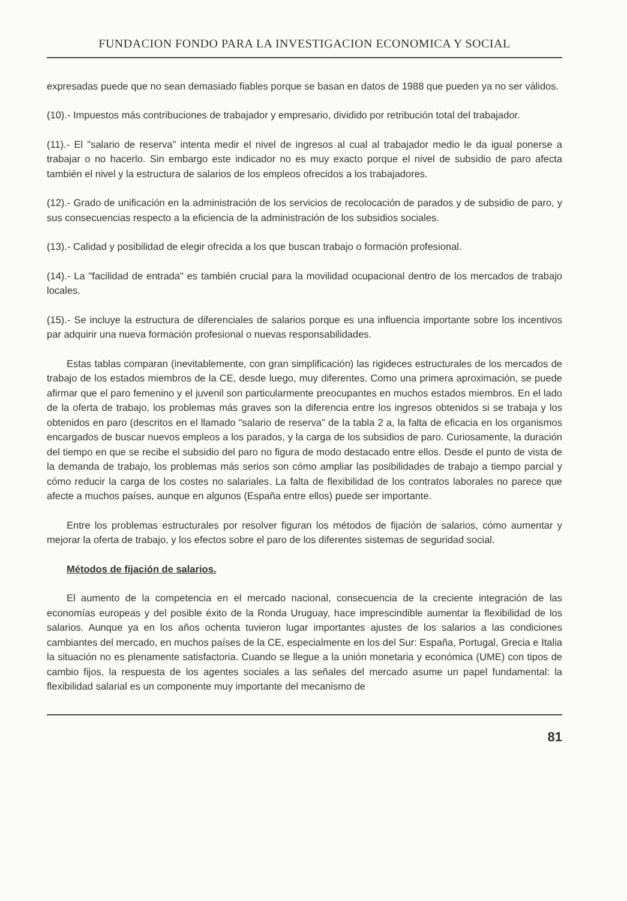FUNDACION FONDO PARA LA INVESTIGACION ECONOMICA Y SOCIAL
expresadas puede que no sean demasiado fiables porque se basan en datos de 1988 que pueden ya no ser válidos.
(10).- Impuestos más contribuciones de trabajador y empresario, dividido por retribución total del trabajador.
(11).- El "salario de reserva" intenta medir el nivel de ingresos al cual al trabajador medio le da igual ponerse a trabajar o no hacerlo. Sin embargo este indicador no es muy exacto porque el nivel de subsidio de paro afecta también el nivel y la estructura de salarios de los empleos ofrecidos a los trabajadores.
(12).- Grado de unificación en la administración de los servicios de recolocación de parados y de subsidio de paro, y sus consecuencias respecto a la eficiencia de la administración de los subsidios sociales.
(13).- Calidad y posibilidad de elegir ofrecida a los que buscan trabajo o formación profesional.
(14).- La "facilidad de entrada" es también crucial para la movilidad ocupacional dentro de los mercados de trabajo locales.
(15).- Se incluye la estructura de diferenciales de salarios porque es una influencia importante sobre los incentivos par adquirir una nueva formación profesional o nuevas responsabilidades.
Estas tablas comparan (inevitablemente, con gran simplificación) las rigideces estructurales de los mercados de trabajo de los estados miembros de la CE, desde luego, muy diferentes. Como una primera aproximación, se puede afirmar que el paro femenino y el juvenil son particularmente preocupantes en muchos estados miembros. En el lado de la oferta de trabajo, los problemas más graves son la diferencia entre los ingresos obtenidos si se trabaja y los obtenidos en paro (descritos en el llamado "salario de reserva" de la tabla 2 a, la falta de eficacia en los organismos encargados de buscar nuevos empleos a los parados, y la carga de los subsidios de paro. Curiosamente, la duración del tiempo en que se recibe el subsidio del paro no figura de modo destacado entre ellos. Desde el punto de vista de la demanda de trabajo, los problemas más serios son cómo ampliar las posibilidades de trabajo a tiempo parcial y cómo reducir la carga de los costes no salariales. La falta de flexibilidad de los contratos laborales no parece que afecte a muchos países, aunque en algunos (España entre ellos) puede ser importante.
Entre los problemas estructurales por resolver figuran los métodos de fijación de salarios, cómo aumentar y mejorar la oferta de trabajo, y los efectos sobre el paro de los diferentes sistemas de seguridad social.
Métodos de fijación de salarios.
El aumento de la competencia en el mercado nacional, consecuencia de la creciente integración de las economías europeas y del posible éxito de la Ronda Uruguay, hace imprescindible aumentar la flexibilidad de los salarios. Aunque ya en los años ochenta tuvieron lugar importantes ajustes de los salarios a las condiciones cambiantes del mercado, en muchos países de la CE, especialmente en los del Sur: España, Portugal, Grecia e Italia la situación no es plenamente satisfactoria. Cuando se llegue a la unión monetaria y económica (UME) con tipos de cambio fijos, la respuesta de los agentes sociales a las señales del mercado asume un papel fundamental: la flexibilidad salarial es un componente muy importante del mecanismo de
81